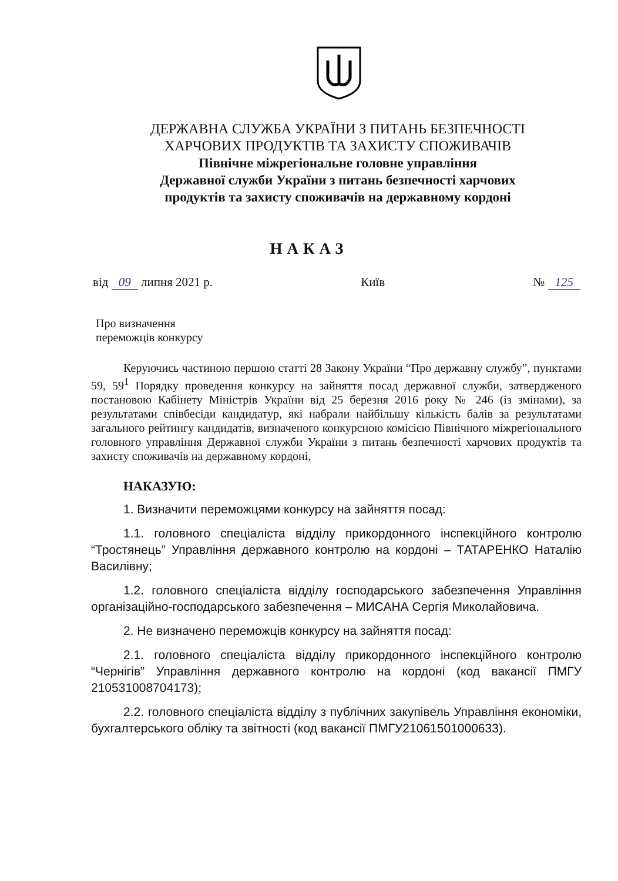ДЕРЖАВНА СЛУЖБА УКРАЇНИ З ПИТАНЬ БЕЗПЕЧНОСТІ
ХАРЧОВИХ ПРОДУКТІВ ТА ЗАХИСТУ СПОЖИВАЧІВ
Північне міжрегіональне головне управління
Державної служби України з питань безпечності харчових
продуктів та захисту споживачів на державному кордоні
НАКАЗ
від 09 липня 2021 р. Київ № 125
Про визначення
переможців конкурсу
Керуючись частиною першою статті 28 Закону України “Про державну службу”, пунктами 59, 59<sup>1</sup> Порядку проведення конкурсу на зайняття посад державної служби, затвердженого постановою Кабінету Міністрів України від 25 березня 2016 року № 246 (із змінами), за результатами співбесіди кандидатур, які набрали найбільшу кількість балів за результатами загального рейтингу кандидатів, визначеного конкурсною комісією Північного міжрегіонального головного управління Державної служби України з питань безпечності харчових продуктів та захисту споживачів на державному кордоні,
НАКАЗУЮ:
1. Визначити переможцями конкурсу на зайняття посад:
1.1. головного спеціаліста відділу прикордонного інспекційного контролю “Тростянець” Управління державного контролю на кордоні – ТАТАРЕНКО Наталію Василівну;
1.2. головного спеціаліста відділу господарського забезпечення Управління організаційно-господарського забезпечення – МИСАНА Сергія Миколайовича.
2. Не визначено переможців конкурсу на зайняття посад:
2.1. головного спеціаліста відділу прикордонного інспекційного контролю “Чернігів” Управління державного контролю на кордоні (код вакансії ПМГУ 210531008704173);
2.2. головного спеціаліста відділу з публічних закупівель Управління економіки, бухгалтерського обліку та звітності (код вакансії ПМГУ21061501000633).